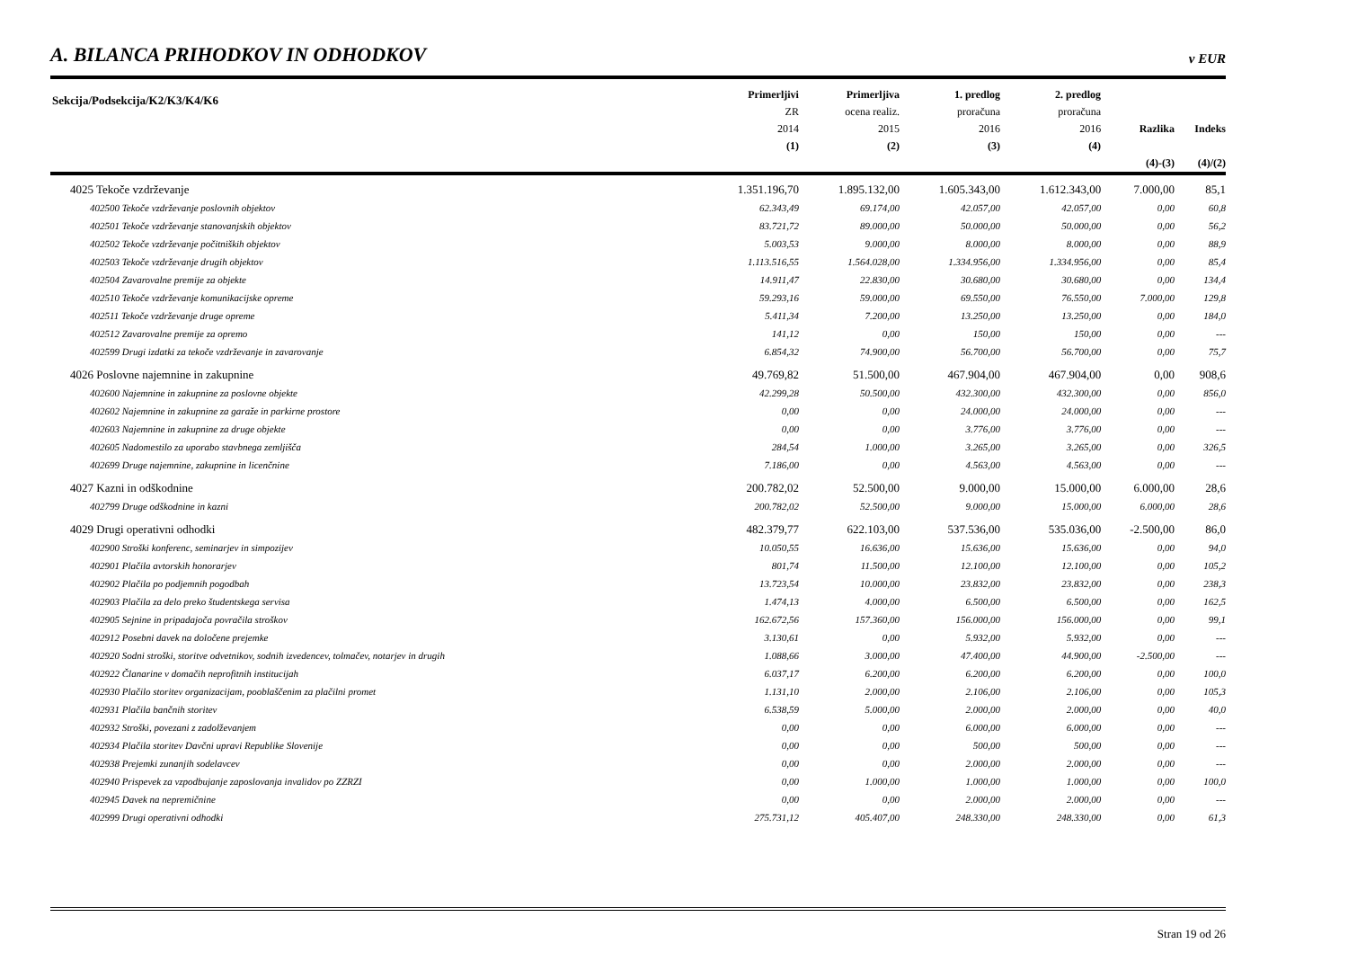A. BILANCA PRIHODKOV IN ODHODKOV
v EUR
| Sekcija/Podsekcija/K2/K3/K4/K6 | Primerljivi ZR 2014 (1) | Primerljiva ocena realiz. 2015 (2) | 1. predlog proračuna 2016 (3) | 2. predlog proračuna 2016 (4) | Razlika (4)-(3) | Indeks (4)/(2) |
| --- | --- | --- | --- | --- | --- | --- |
| 4025 Tekoče vzdrževanje | 1.351.196,70 | 1.895.132,00 | 1.605.343,00 | 1.612.343,00 | 7.000,00 | 85,1 |
| 402500 Tekoče vzdrževanje poslovnih objektov | 62.343,49 | 69.174,00 | 42.057,00 | 42.057,00 | 0,00 | 60,8 |
| 402501 Tekoče vzdrževanje stanovanjskih objektov | 83.721,72 | 89.000,00 | 50.000,00 | 50.000,00 | 0,00 | 56,2 |
| 402502 Tekoče vzdrževanje počitniških objektov | 5.003,53 | 9.000,00 | 8.000,00 | 8.000,00 | 0,00 | 88,9 |
| 402503 Tekoče vzdrževanje drugih objektov | 1.113.516,55 | 1.564.028,00 | 1.334.956,00 | 1.334.956,00 | 0,00 | 85,4 |
| 402504 Zavarovalne premije za objekte | 14.911,47 | 22.830,00 | 30.680,00 | 30.680,00 | 0,00 | 134,4 |
| 402510 Tekoče vzdrževanje komunikacijske opreme | 59.293,16 | 59.000,00 | 69.550,00 | 76.550,00 | 7.000,00 | 129,8 |
| 402511 Tekoče vzdrževanje druge opreme | 5.411,34 | 7.200,00 | 13.250,00 | 13.250,00 | 0,00 | 184,0 |
| 402512 Zavarovalne premije za opremo | 141,12 | 0,00 | 150,00 | 150,00 | 0,00 | --- |
| 402599 Drugi izdatki za tekoče vzdrževanje in zavarovanje | 6.854,32 | 74.900,00 | 56.700,00 | 56.700,00 | 0,00 | 75,7 |
| 4026 Poslovne najemnine in zakupnine | 49.769,82 | 51.500,00 | 467.904,00 | 467.904,00 | 0,00 | 908,6 |
| 402600 Najemnine in zakupnine za poslovne objekte | 42.299,28 | 50.500,00 | 432.300,00 | 432.300,00 | 0,00 | 856,0 |
| 402602 Najemnine in zakupnine za garaže in parkirne prostore | 0,00 | 0,00 | 24.000,00 | 24.000,00 | 0,00 | --- |
| 402603 Najemnine in zakupnine za druge objekte | 0,00 | 0,00 | 3.776,00 | 3.776,00 | 0,00 | --- |
| 402605 Nadomestilo za uporabo stavbnega zemljišča | 284,54 | 1.000,00 | 3.265,00 | 3.265,00 | 0,00 | 326,5 |
| 402699 Druge najemnine, zakupnine in licenčnine | 7.186,00 | 0,00 | 4.563,00 | 4.563,00 | 0,00 | --- |
| 4027 Kazni in odškodnine | 200.782,02 | 52.500,00 | 9.000,00 | 15.000,00 | 6.000,00 | 28,6 |
| 402799 Druge odškodnine in kazni | 200.782,02 | 52.500,00 | 9.000,00 | 15.000,00 | 6.000,00 | 28,6 |
| 4029 Drugi operativni odhodki | 482.379,77 | 622.103,00 | 537.536,00 | 535.036,00 | -2.500,00 | 86,0 |
| 402900 Stroški konferenc, seminarjev in simpozijev | 10.050,55 | 16.636,00 | 15.636,00 | 15.636,00 | 0,00 | 94,0 |
| 402901 Plačila avtorskih honorarjev | 801,74 | 11.500,00 | 12.100,00 | 12.100,00 | 0,00 | 105,2 |
| 402902 Plačila po podjemnih pogodbah | 13.723,54 | 10.000,00 | 23.832,00 | 23.832,00 | 0,00 | 238,3 |
| 402903 Plačila za delo preko študentskega servisa | 1.474,13 | 4.000,00 | 6.500,00 | 6.500,00 | 0,00 | 162,5 |
| 402905 Sejnine in pripadajoča povračila stroškov | 162.672,56 | 157.360,00 | 156.000,00 | 156.000,00 | 0,00 | 99,1 |
| 402912 Posebni davek na določene prejemke | 3.130,61 | 0,00 | 5.932,00 | 5.932,00 | 0,00 | --- |
| 402920 Sodni stroški, storitve odvetnikov, sodnih izvedencev, tolmačev, notarjev in drugih | 1.088,66 | 3.000,00 | 47.400,00 | 44.900,00 | -2.500,00 | --- |
| 402922 Članarine v domačih neprofitnih institucijah | 6.037,17 | 6.200,00 | 6.200,00 | 6.200,00 | 0,00 | 100,0 |
| 402930 Plačilo storitev organizacijam, pooblaščenim za plačilni promet | 1.131,10 | 2.000,00 | 2.106,00 | 2.106,00 | 0,00 | 105,3 |
| 402931 Plačila bančnih storitev | 6.538,59 | 5.000,00 | 2.000,00 | 2.000,00 | 0,00 | 40,0 |
| 402932 Stroški, povezani z zadolževanjem | 0,00 | 0,00 | 6.000,00 | 6.000,00 | 0,00 | --- |
| 402934 Plačila storitev Davčni upravi Republike Slovenije | 0,00 | 0,00 | 500,00 | 500,00 | 0,00 | --- |
| 402938 Prejemki zunanjih sodelavcev | 0,00 | 0,00 | 2.000,00 | 2.000,00 | 0,00 | --- |
| 402940 Prispevek za vzpodbujanje zaposlovanja invalidov po ZZRZI | 0,00 | 1.000,00 | 1.000,00 | 1.000,00 | 0,00 | 100,0 |
| 402945 Davek na nepremičnine | 0,00 | 0,00 | 2.000,00 | 2.000,00 | 0,00 | --- |
| 402999 Drugi operativni odhodki | 275.731,12 | 405.407,00 | 248.330,00 | 248.330,00 | 0,00 | 61,3 |
Stran 19 od 26